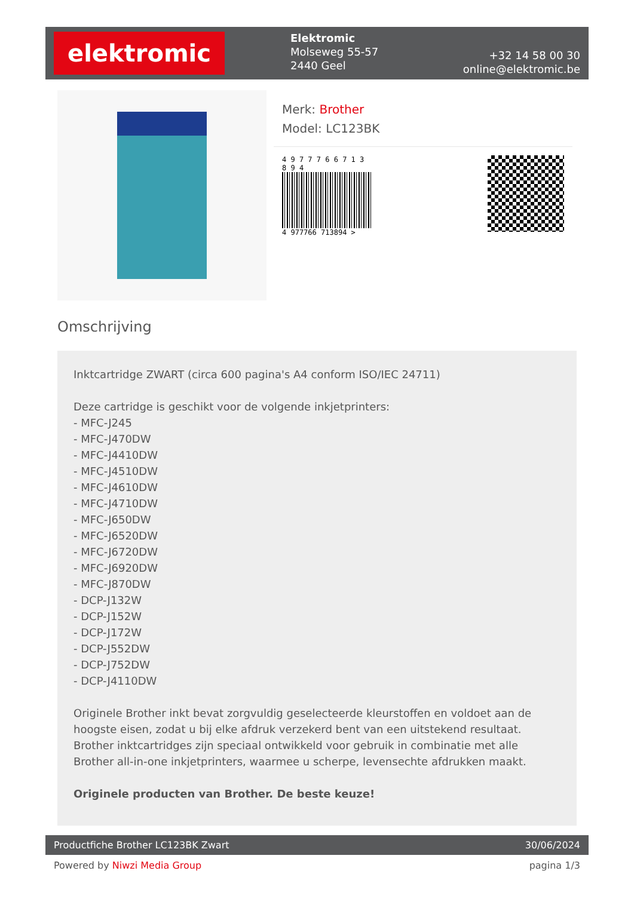elektromic
Elektromic
Molseweg 55-57
2440 Geel
+32 14 58 00 30
online@elektromic.be
Merk: Brother
Model: LC123BK
4 9 7 7 7 6 6 7 1 3 8 9 4
4 977766 713894 >
Omschrijving
Inktcartridge ZWART (circa 600 pagina's A4 conform ISO/IEC 24711)
Deze cartridge is geschikt voor de volgende inkjetprinters:
- MFC-J245
- MFC-J470DW
- MFC-J4410DW
- MFC-J4510DW
- MFC-J4610DW
- MFC-J4710DW
- MFC-J650DW
- MFC-J6520DW
- MFC-J6720DW
- MFC-J6920DW
- MFC-J870DW
- DCP-J132W
- DCP-J152W
- DCP-J172W
- DCP-J552DW
- DCP-J752DW
- DCP-J4110DW
Originele Brother inkt bevat zorgvuldig geselecteerde kleurstoffen en voldoet aan de hoogste eisen, zodat u bij elke afdruk verzekerd bent van een uitstekend resultaat. Brother inktcartridges zijn speciaal ontwikkeld voor gebruik in combinatie met alle Brother all-in-one inkjetprinters, waarmee u scherpe, levensechte afdrukken maakt.
Originele producten van Brother. De beste keuze!
Productfiche Brother LC123BK Zwart 30/06/2024
Powered by Niwzi Media Group pagina 1/3